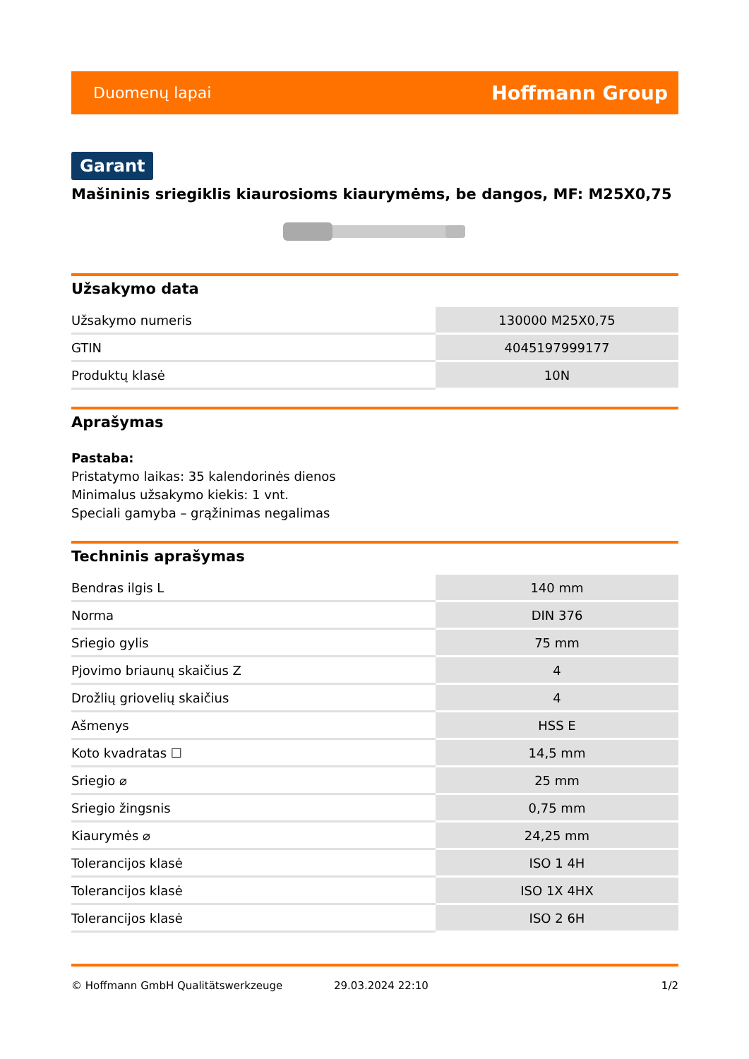Duomenų lapai Hoffmann Group
Garant
Mašininis sriegiklis kiaurosioms kiaurymėms, be dangos, MF: M25X0,75
Užsakymo data
| Užsakymo numeris | 130000 M25X0,75 |
| GTIN | 4045197999177 |
| Produktų klasė | 10N |
Aprašymas
Pastaba:
Pristatymo laikas: 35 kalendorinės dienos
Minimalus užsakymo kiekis: 1 vnt.
Speciali gamyba – grąžinimas negalimas
Techninis aprašymas
| Bendras ilgis L | 140 mm |
| Norma | DIN 376 |
| Sriegio gylis | 75 mm |
| Pjovimo briaunų skaičius Z | 4 |
| Drožlių griovelių skaičius | 4 |
| Ašmenys | HSS E |
| Koto kvadratas ☐ | 14,5 mm |
| Sriegio ⌀ | 25 mm |
| Sriegio žingsnis | 0,75 mm |
| Kiaurymės ⌀ | 24,25 mm |
| Tolerancijos klasė | ISO 1 4H |
| Tolerancijos klasė | ISO 1X 4HX |
| Tolerancijos klasė | ISO 2 6H |
© Hoffmann GmbH Qualitätswerkzeuge 29.03.2024 22:10 1/2